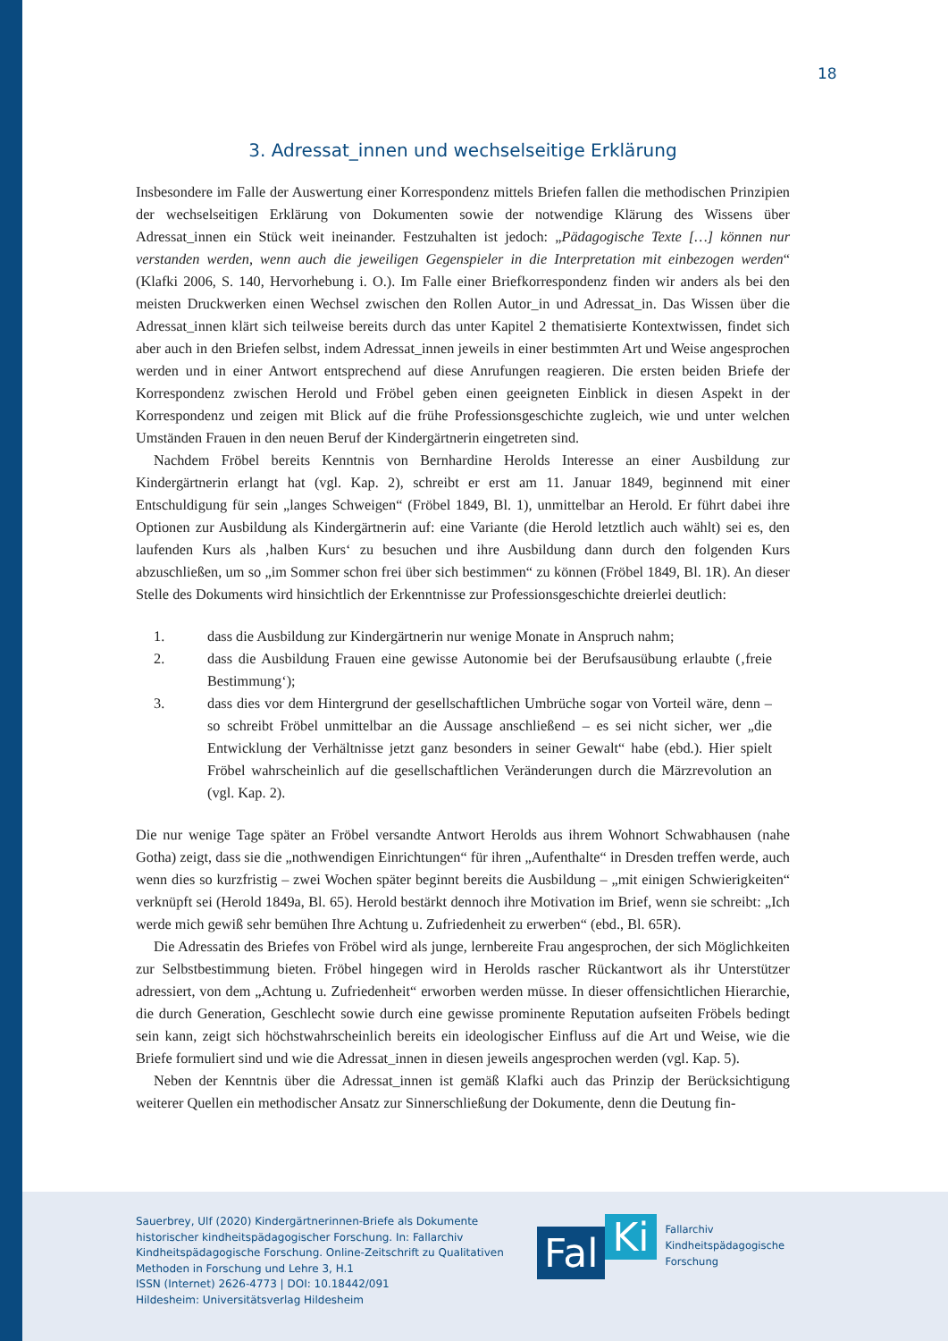18
3. Adressat_innen und wechselseitige Erklärung
Insbesondere im Falle der Auswertung einer Korrespondenz mittels Briefen fallen die methodischen Prinzipien der wechselseitigen Erklärung von Dokumenten sowie der notwendige Klärung des Wissens über Adressat_innen ein Stück weit ineinander. Festzuhalten ist jedoch: „Pädagogische Texte […] können nur verstanden werden, wenn auch die jeweiligen Gegenspieler in die Interpretation mit einbezogen werden“ (Klafki 2006, S. 140, Hervorhebung i. O.). Im Falle einer Briefkorrespondenz finden wir anders als bei den meisten Druckwerken einen Wechsel zwischen den Rollen Autor_in und Adressat_in. Das Wissen über die Adressat_innen klärt sich teilweise bereits durch das unter Kapitel 2 thematisierte Kontextwissen, findet sich aber auch in den Briefen selbst, indem Adressat_innen jeweils in einer bestimmten Art und Weise angesprochen werden und in einer Antwort entsprechend auf diese Anrufungen reagieren. Die ersten beiden Briefe der Korrespondenz zwischen Herold und Fröbel geben einen geeigneten Einblick in diesen Aspekt in der Korrespondenz und zeigen mit Blick auf die frühe Professionsgeschichte zugleich, wie und unter welchen Umständen Frauen in den neuen Beruf der Kindergärtnerin eingetreten sind.
Nachdem Fröbel bereits Kenntnis von Bernhardine Herolds Interesse an einer Ausbildung zur Kindergärtnerin erlangt hat (vgl. Kap. 2), schreibt er erst am 11. Januar 1849, beginnend mit einer Entschuldigung für sein „langes Schweigen“ (Fröbel 1849, Bl. 1), unmittelbar an Herold. Er führt dabei ihre Optionen zur Ausbildung als Kindergärtnerin auf: eine Variante (die Herold letztlich auch wählt) sei es, den laufenden Kurs als ‚halben Kurs‘ zu besuchen und ihre Ausbildung dann durch den folgenden Kurs abzuschließen, um so „im Sommer schon frei über sich bestimmen“ zu können (Fröbel 1849, Bl. 1R). An dieser Stelle des Dokuments wird hinsichtlich der Erkenntnisse zur Professionsgeschichte dreierlei deutlich:
1. dass die Ausbildung zur Kindergärtnerin nur wenige Monate in Anspruch nahm;
2. dass die Ausbildung Frauen eine gewisse Autonomie bei der Berufsausübung erlaubte (‚freie Bestimmung‘);
3. dass dies vor dem Hintergrund der gesellschaftlichen Umbrüche sogar von Vorteil wäre, denn – so schreibt Fröbel unmittelbar an die Aussage anschließend – es sei nicht sicher, wer „die Entwicklung der Verhältnisse jetzt ganz besonders in seiner Gewalt“ habe (ebd.). Hier spielt Fröbel wahrscheinlich auf die gesellschaftlichen Veränderungen durch die Märzrevolution an (vgl. Kap. 2).
Die nur wenige Tage später an Fröbel versandte Antwort Herolds aus ihrem Wohnort Schwabhausen (nahe Gotha) zeigt, dass sie die „nothwendigen Einrichtungen“ für ihren „Aufenthalte“ in Dresden treffen werde, auch wenn dies so kurzfristig – zwei Wochen später beginnt bereits die Ausbildung – „mit einigen Schwierigkeiten“ verknüpft sei (Herold 1849a, Bl. 65). Herold bestärkt dennoch ihre Motivation im Brief, wenn sie schreibt: „Ich werde mich gewiß sehr bemühen Ihre Achtung u. Zufriedenheit zu erwerben“ (ebd., Bl. 65R).
Die Adressatin des Briefes von Fröbel wird als junge, lernbereite Frau angesprochen, der sich Möglichkeiten zur Selbstbestimmung bieten. Fröbel hingegen wird in Herolds rascher Rückantwort als ihr Unterstützer adressiert, von dem „Achtung u. Zufriedenheit“ erworben werden müsse. In dieser offensichtlichen Hierarchie, die durch Generation, Geschlecht sowie durch eine gewisse prominente Reputation aufseiten Fröbels bedingt sein kann, zeigt sich höchstwahrscheinlich bereits ein ideologischer Einfluss auf die Art und Weise, wie die Briefe formuliert sind und wie die Adressat_innen in diesen jeweils angesprochen werden (vgl. Kap. 5).
Neben der Kenntnis über die Adressat_innen ist gemäß Klafki auch das Prinzip der Berücksichtigung weiterer Quellen ein methodischer Ansatz zur Sinnerschließung der Dokumente, denn die Deutung fin-
Sauerbrey, Ulf (2020) Kindergärtnerinnen-Briefe als Dokumente
historischer kindheitspädagogischer Forschung. In: Fallarchiv
Kindheitspädagogische Forschung. Online-Zeitschrift zu Qualitativen
Methoden in Forschung und Lehre 3, H.1
ISSN (Internet) 2626-4773 | DOI: 10.18442/091
Hildesheim: Universitätsverlag Hildesheim
Fal
Ki
Fallarchiv
Kindheitspädagogische
Forschung